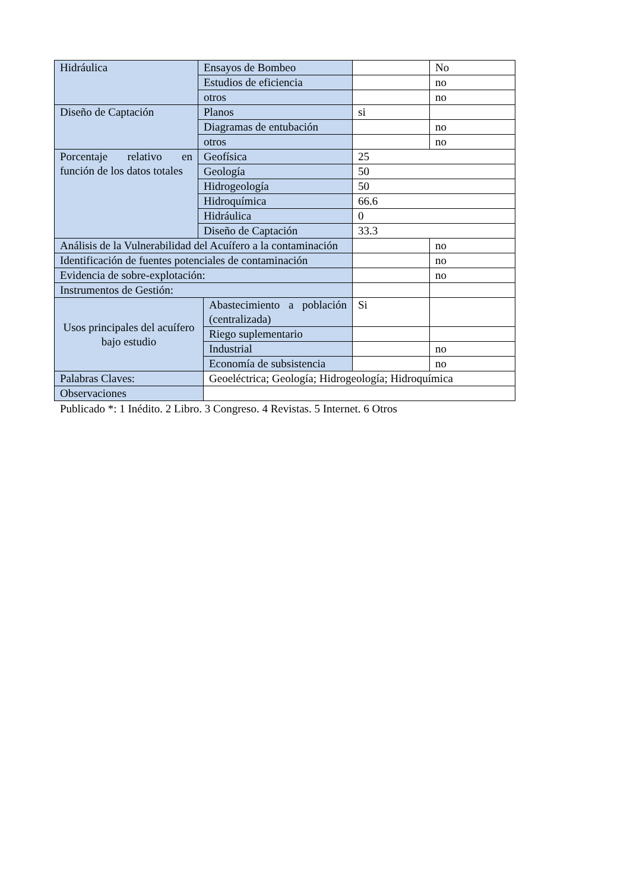| Hidráulica | Ensayos de Bombeo | | | No |
| | Estudios de eficiencia | | | no |
| | otros | | | no |
| Diseño de Captación | Planos | | si | |
| | Diagramas de entubación | | | no |
| | otros | | | no |
| Porcentaje relativo en función de los datos totales | Geofísica | | 25 | |
| | Geología | | 50 | |
| | Hidrogeología | | 50 | |
| | Hidroquímica | | 66.6 | |
| | Hidráulica | | 0 | |
| | Diseño de Captación | | 33.3 | |
| Análisis de la Vulnerabilidad del Acuífero a la contaminación | | | | no |
| Identificación de fuentes potenciales de contaminación | | | | no |
| Evidencia de sobre-explotación: | | | | no |
| Instrumentos de Gestión: | | | | |
| Usos principales del acuífero bajo estudio | | Abastecimiento a población (centralizada) | Si | |
| | | Riego suplementario | | |
| | | Industrial | | no |
| | | Economía de subsistencia | | no |
| Palabras Claves: | | Geoeléctrica; Geología; Hidrogeología; Hidroquímica | | |
| Observaciones | | | | |
Publicado *: 1 Inédito. 2 Libro. 3 Congreso. 4 Revistas. 5 Internet. 6 Otros